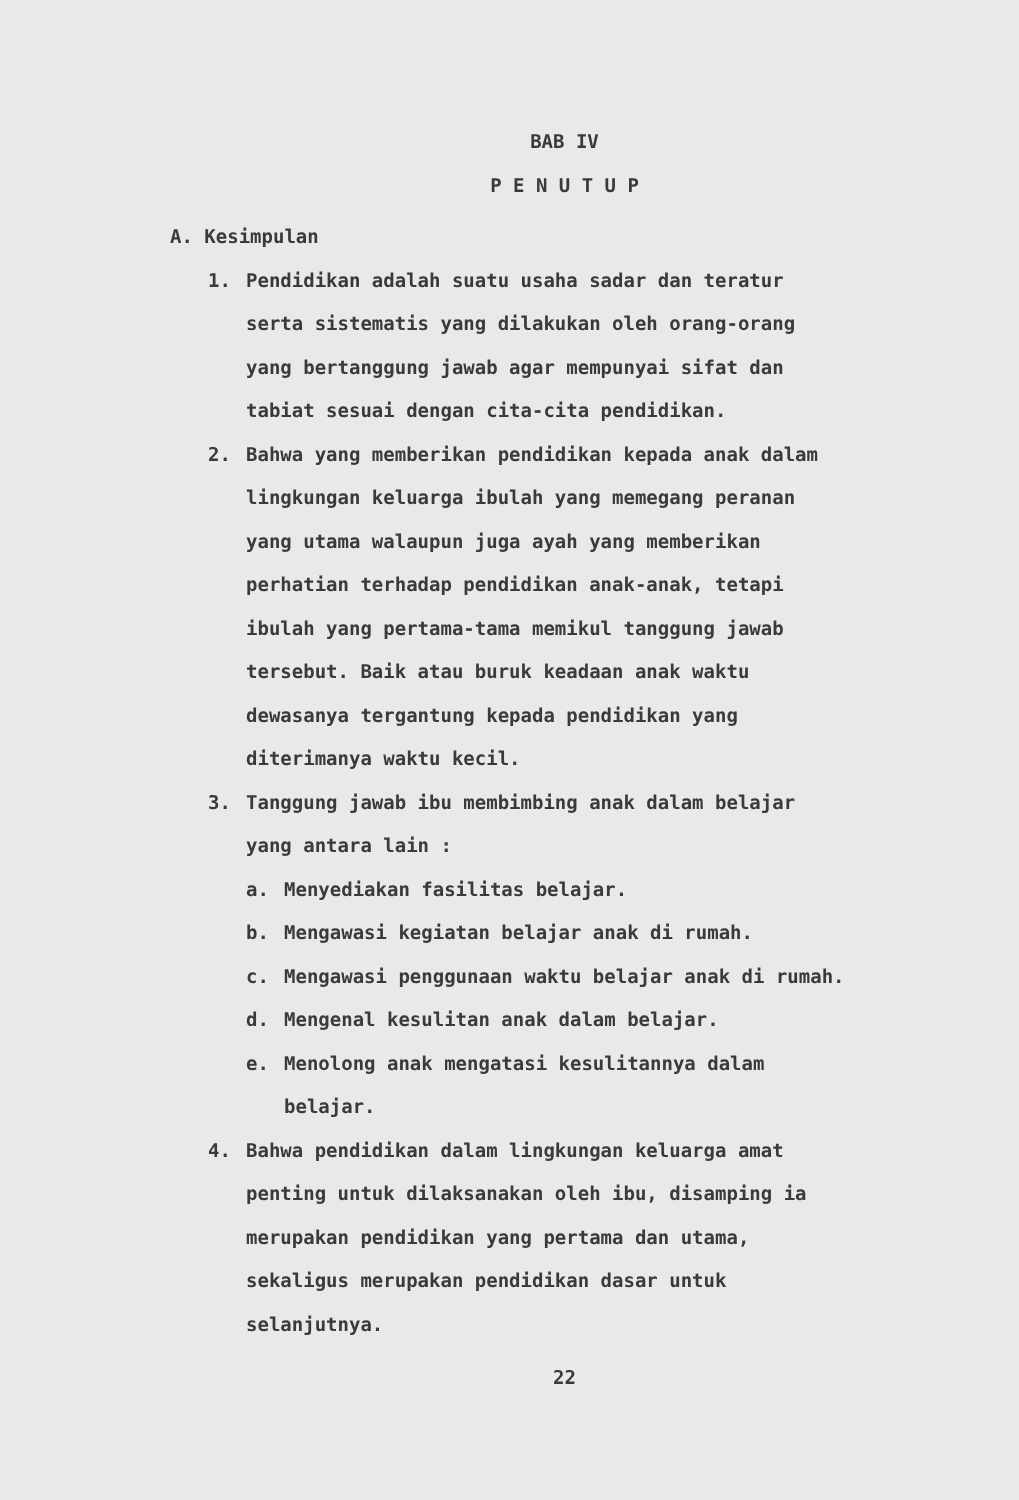BAB IV
P E N U T U P
A. Kesimpulan
1. Pendidikan adalah suatu usaha sadar dan teratur serta sistematis yang dilakukan oleh orang-orang yang bertanggung jawab agar mempunyai sifat dan tabiat sesuai dengan cita-cita pendidikan.
2. Bahwa yang memberikan pendidikan kepada anak dalam lingkungan keluarga ibulah yang memegang peranan yang utama walaupun juga ayah yang memberikan perhatian terhadap pendidikan anak-anak, tetapi ibulah yang pertama-tama memikul tanggung jawab tersebut. Baik atau buruk keadaan anak waktu dewasanya tergantung kepada pendidikan yang diterimanya waktu kecil.
3. Tanggung jawab ibu membimbing anak dalam belajar yang antara lain :
a. Menyediakan fasilitas belajar.
b. Mengawasi kegiatan belajar anak di rumah.
c. Mengawasi penggunaan waktu belajar anak di rumah.
d. Mengenal kesulitan anak dalam belajar.
e. Menolong anak mengatasi kesulitannya dalam belajar.
4. Bahwa pendidikan dalam lingkungan keluarga amat penting untuk dilaksanakan oleh ibu, disamping ia merupakan pendidikan yang pertama dan utama, sekaligus merupakan pendidikan dasar untuk selanjutnya.
22